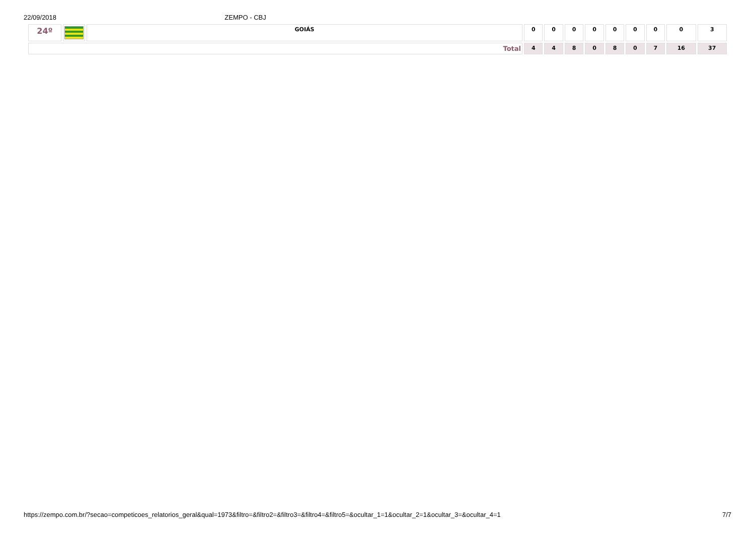22/09/2018 ZEMPO - CBJ
| 24º | | GOIÁS | 0 | 0 | 0 | 0 | 0 | 0 | 0 | 0 | 3 |
| Total | | | 4 | 4 | 8 | 0 | 8 | 0 | 7 | 16 | 37 |
https://zempo.com.br/?secao=competicoes_relatorios_geral&qual=1973&filtro=&filtro2=&filtro3=&filtro4=&filtro5=&ocultar_1=1&ocultar_2=1&ocultar_3=&ocultar_4=1 7/7